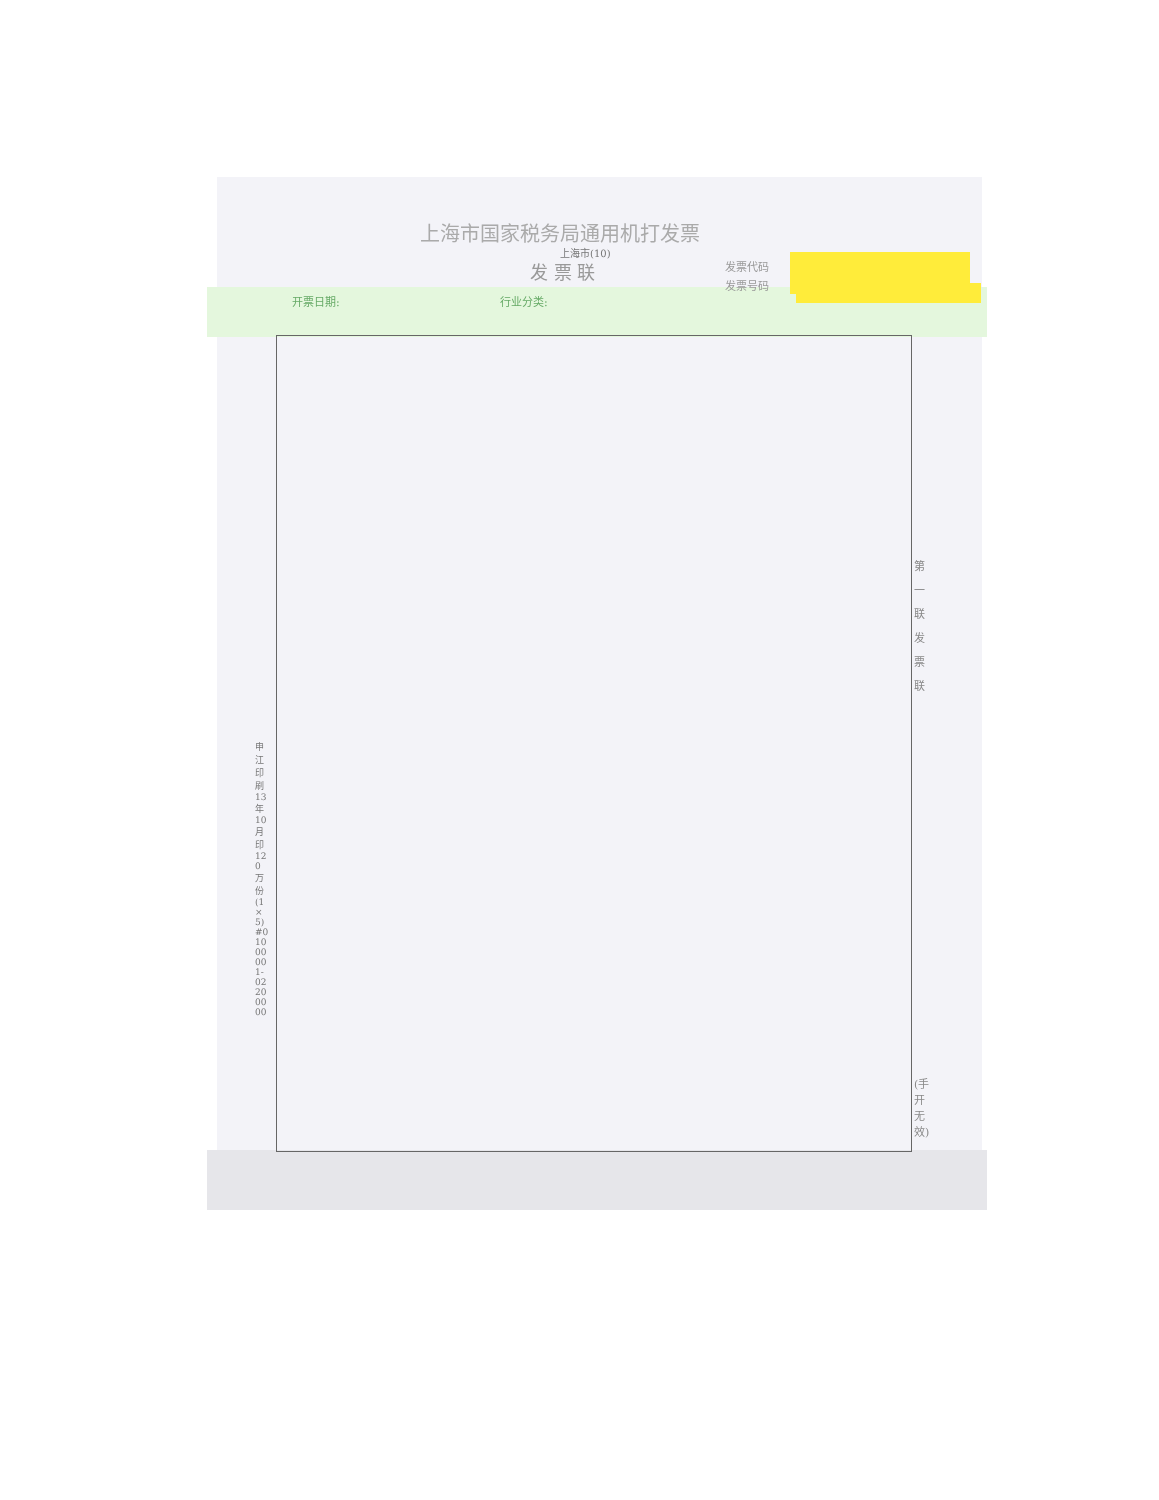上海市国家税务局通用机打发票
上海市(10)
发 票 联 发票代码
发票号码
开票日期: 行业分类:
第 一 联 发 票 联
(手开无效)
申江印刷13年10月印120万份(1×5)#01000001-02200000